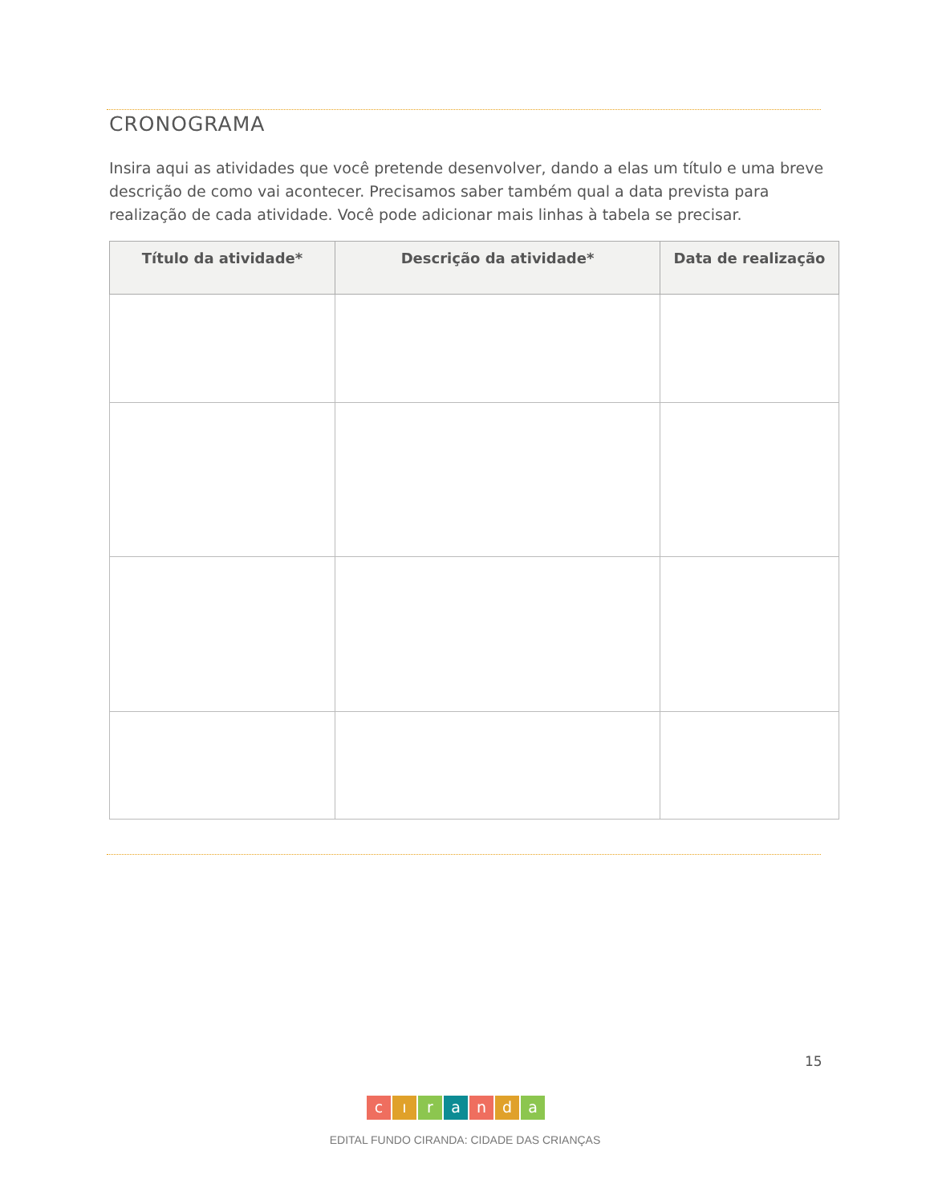CRONOGRAMA
Insira aqui as atividades que você pretende desenvolver, dando a elas um título e uma breve descrição de como vai acontecer. Precisamos saber também qual a data prevista para realização de cada atividade. Você pode adicionar mais linhas à tabela se precisar.
| Título da atividade* | Descrição da atividade* | Data de realização |
| --- | --- | --- |
15
cıranda
EDITAL FUNDO CIRANDA: CIDADE DAS CRIANÇAS